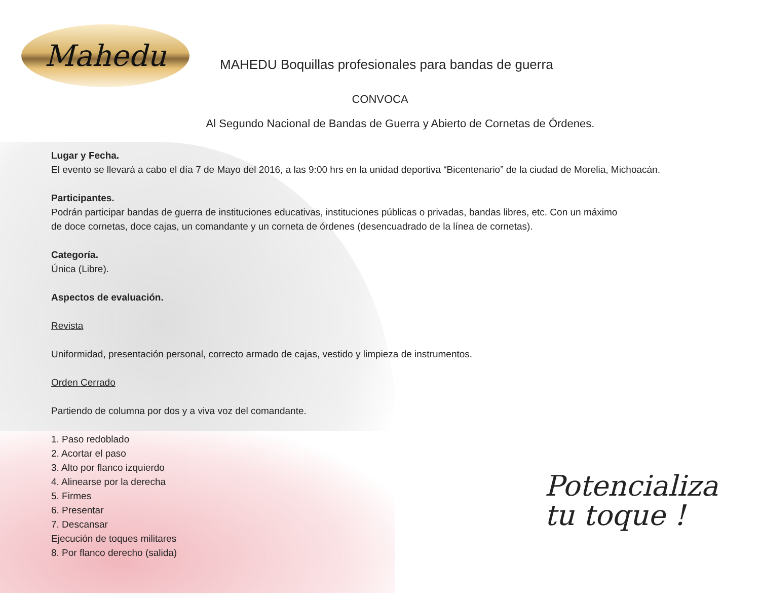Mahedu
MAHEDU Boquillas profesionales para bandas de guerra
CONVOCA
Al Segundo Nacional de Bandas de Guerra y Abierto de Cornetas de Órdenes.
Lugar y Fecha.
El evento se llevará a cabo el día 7 de Mayo del 2016, a las 9:00 hrs en la unidad deportiva “Bicentenario” de la ciudad de Morelia, Michoacán.
Participantes.
Podrán participar bandas de guerra de instituciones educativas, instituciones públicas o privadas, bandas libres, etc. Con un máximo
de doce cornetas, doce cajas, un comandante y un corneta de órdenes (desencuadrado de la línea de cornetas).
Categoría.
Única (Libre).
Aspectos de evaluación.
Revista
Uniformidad, presentación personal, correcto armado de cajas, vestido y limpieza de instrumentos.
Orden Cerrado
Partiendo de columna por dos y a viva voz del comandante.
1. Paso redoblado
2. Acortar el paso
3. Alto por flanco izquierdo
4. Alinearse por la derecha
5. Firmes
6. Presentar
7. Descansar
Ejecución de toques militares
8. Por flanco derecho (salida)
Potencializa
tu toque !